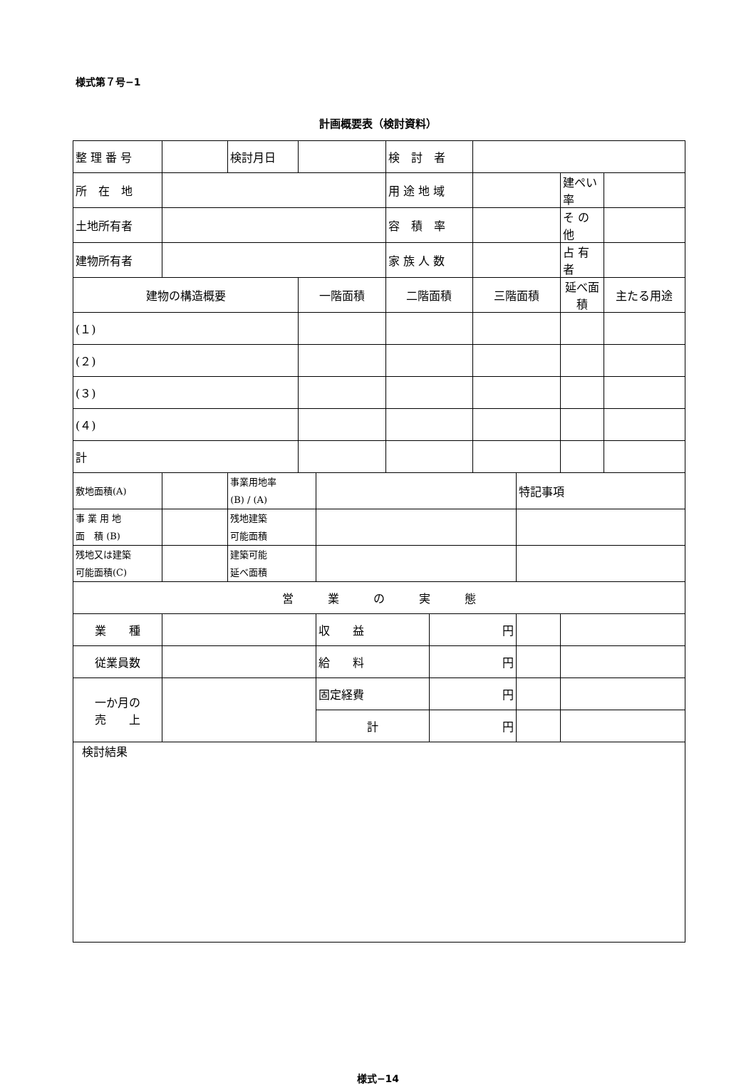様式第７号−1
計画概要表（検討資料）
| 整 理 番 号 | | 検討月日 | | | 検 討 者 | | | | | |
| 所 在 地 | | | | | 用 途 地 域 | | | | 建ぺい率 | |
| 土地所有者 | | | | | 容 積 率 | | | | そ の 他 | |
| 建物所有者 | | | | | 家 族 人 数 | | | | 占 有 者 | |
| 建物の構造概要 | | | 一階面積 | | 二階面積 | | 三階面積 | | 延べ面積 | 主たる用途 |
| (１) | | | | | | | | | | |
| (２) | | | | | | | | | | |
| (３) | | | | | | | | | | |
| (４) | | | | | | | | | | |
| 計 | | | | | | | | | | |
| 敷地面積(A) | | 事業用地率 (B) / (A) | | | | | | 特記事項 | | |
| 事 業 用 地 面 積 (B) | | 残地建築 可能面積 | | | | | | | | |
| 残地又は建築 可能面積(C) | | 建築可能 延べ面積 | | | | | | | | |
| 営 業 の 実 態 | | | | | | | | | | |
| 業 種 | | | | 収 益 | | 円 | | | | |
| 従業員数 | | | | 給 料 | | 円 | | | | |
| 一か月の 売 上 | | | | 固定経費 | | 円 | | | | |
| | | | | 計 | | 円 | | | | |
| 検討結果 | | | | | | | | | | |
様式−14